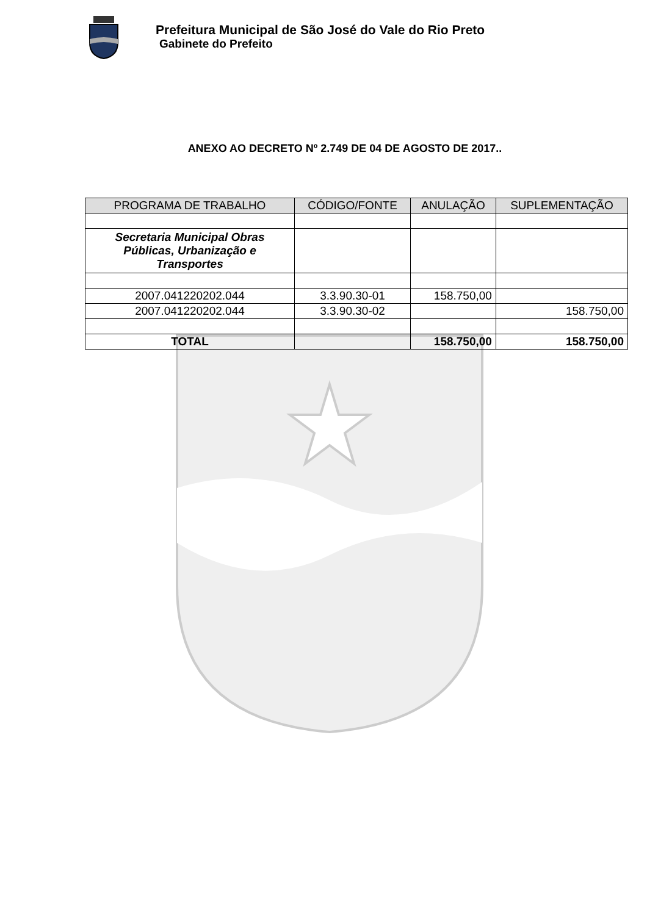Prefeitura Municipal de São José do Vale do Rio Preto
Gabinete do Prefeito
ANEXO AO DECRETO Nº 2.749 DE 04 DE AGOSTO DE 2017..
| PROGRAMA DE TRABALHO | CÓDIGO/FONTE | ANULAÇÃO | SUPLEMENTAÇÃO |
| --- | --- | --- | --- |
| Secretaria Municipal Obras Públicas, Urbanização e Transportes | | | |
| 2007.041220202.044 | 3.3.90.30-01 | 158.750,00 | |
| 2007.041220202.044 | 3.3.90.30-02 | | 158.750,00 |
| TOTAL | | 158.750,00 | 158.750,00 |